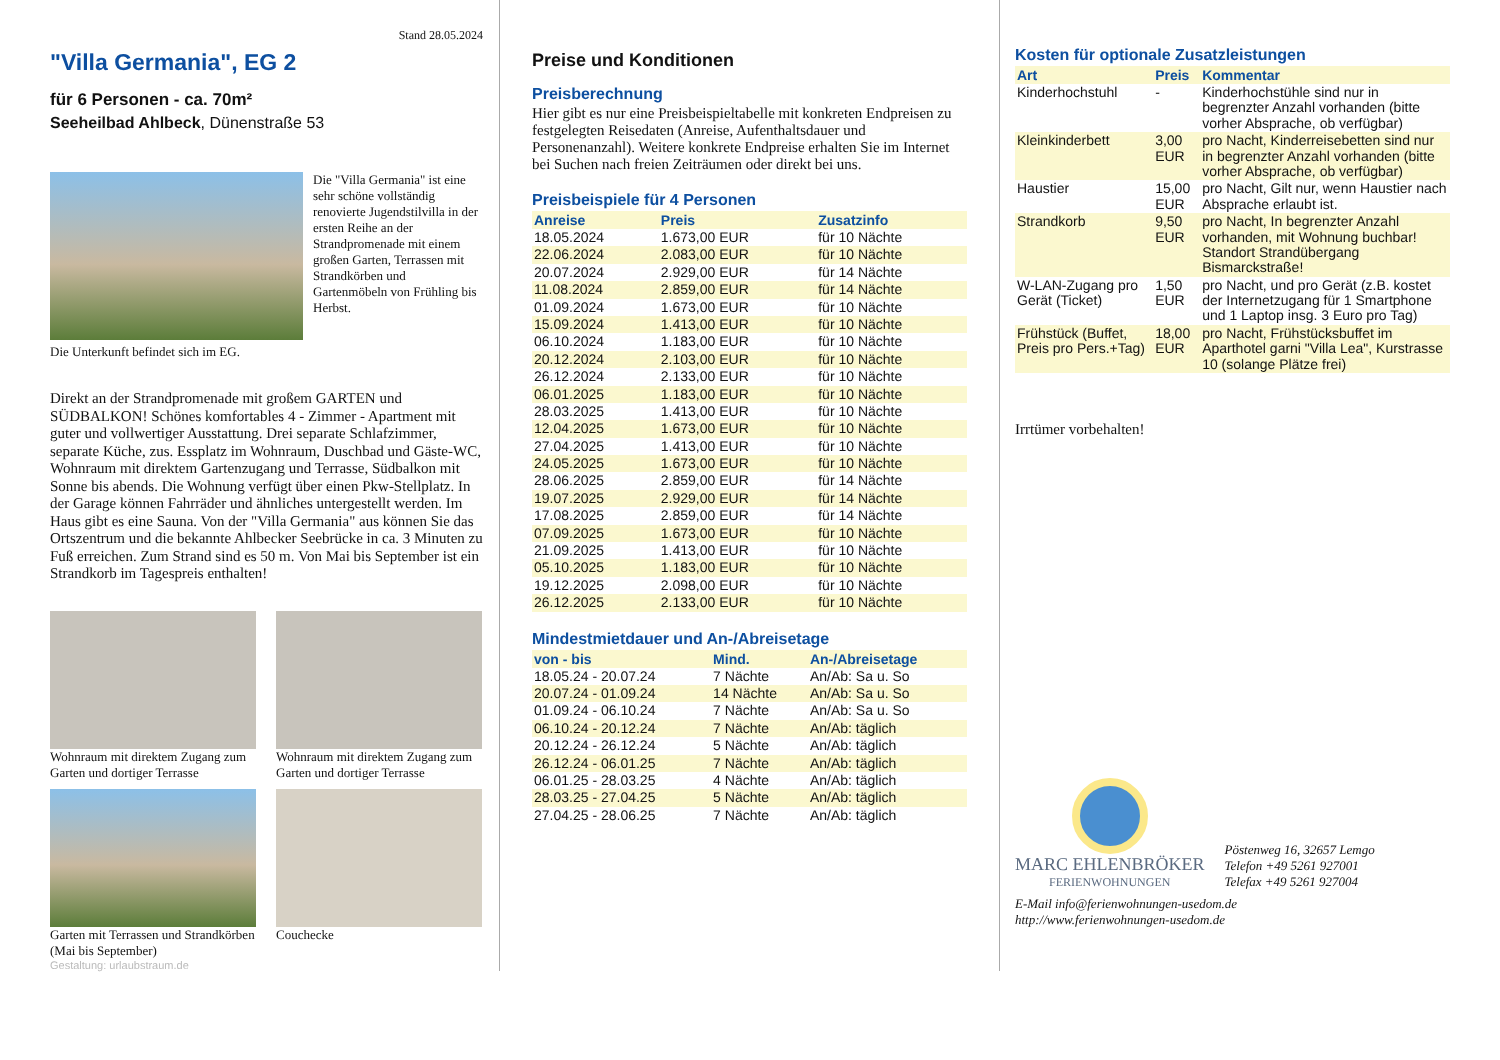Stand 28.05.2024
"Villa Germania", EG 2
für 6 Personen - ca. 70m²
Seeheilbad Ahlbeck, Dünenstraße 53
Die "Villa Germania" ist eine sehr schöne vollständig renovierte Jugendstilvilla in der ersten Reihe an der Strandpromenade mit einem großen Garten, Terrassen mit Strandkörben und Gartenmöbeln von Frühling bis Herbst.
Die Unterkunft befindet sich im EG.
Direkt an der Strandpromenade mit großem GARTEN und SÜDBALKON! Schönes komfortables 4 - Zimmer - Apartment mit guter und vollwertiger Ausstattung. Drei separate Schlafzimmer, separate Küche, zus. Essplatz im Wohnraum, Duschbad und Gäste-WC, Wohnraum mit direktem Gartenzugang und Terrasse, Südbalkon mit Sonne bis abends. Die Wohnung verfügt über einen Pkw-Stellplatz. In der Garage können Fahrräder und ähnliches untergestellt werden. Im Haus gibt es eine Sauna. Von der "Villa Germania" aus können Sie das Ortszentrum und die bekannte Ahlbecker Seebrücke in ca. 3 Minuten zu Fuß erreichen. Zum Strand sind es 50 m. Von Mai bis September ist ein Strandkorb im Tagespreis enthalten!
Wohnraum mit direktem Zugang zum Garten und dortiger Terrasse
Wohnraum mit direktem Zugang zum Garten und dortiger Terrasse
Garten mit Terrassen und Strandkörben (Mai bis September)
Couchecke
Gestaltung: urlaubstraum.de
Preise und Konditionen
Preisberechnung
Hier gibt es nur eine Preisbeispieltabelle mit konkreten Endpreisen zu festgelegten Reisedaten (Anreise, Aufenthaltsdauer und Personenanzahl). Weitere konkrete Endpreise erhalten Sie im Internet bei Suchen nach freien Zeiträumen oder direkt bei uns.
Preisbeispiele für 4 Personen
| Anreise | Preis | Zusatzinfo |
| --- | --- | --- |
| 18.05.2024 | 1.673,00 EUR | für 10 Nächte |
| 22.06.2024 | 2.083,00 EUR | für 10 Nächte |
| 20.07.2024 | 2.929,00 EUR | für 14 Nächte |
| 11.08.2024 | 2.859,00 EUR | für 14 Nächte |
| 01.09.2024 | 1.673,00 EUR | für 10 Nächte |
| 15.09.2024 | 1.413,00 EUR | für 10 Nächte |
| 06.10.2024 | 1.183,00 EUR | für 10 Nächte |
| 20.12.2024 | 2.103,00 EUR | für 10 Nächte |
| 26.12.2024 | 2.133,00 EUR | für 10 Nächte |
| 06.01.2025 | 1.183,00 EUR | für 10 Nächte |
| 28.03.2025 | 1.413,00 EUR | für 10 Nächte |
| 12.04.2025 | 1.673,00 EUR | für 10 Nächte |
| 27.04.2025 | 1.413,00 EUR | für 10 Nächte |
| 24.05.2025 | 1.673,00 EUR | für 10 Nächte |
| 28.06.2025 | 2.859,00 EUR | für 14 Nächte |
| 19.07.2025 | 2.929,00 EUR | für 14 Nächte |
| 17.08.2025 | 2.859,00 EUR | für 14 Nächte |
| 07.09.2025 | 1.673,00 EUR | für 10 Nächte |
| 21.09.2025 | 1.413,00 EUR | für 10 Nächte |
| 05.10.2025 | 1.183,00 EUR | für 10 Nächte |
| 19.12.2025 | 2.098,00 EUR | für 10 Nächte |
| 26.12.2025 | 2.133,00 EUR | für 10 Nächte |
Mindestmietdauer und An-/Abreisetage
| von - bis | Mind. | An-/Abreisetage |
| --- | --- | --- |
| 18.05.24 - 20.07.24 | 7 Nächte | An/Ab: Sa u. So |
| 20.07.24 - 01.09.24 | 14 Nächte | An/Ab: Sa u. So |
| 01.09.24 - 06.10.24 | 7 Nächte | An/Ab: Sa u. So |
| 06.10.24 - 20.12.24 | 7 Nächte | An/Ab: täglich |
| 20.12.24 - 26.12.24 | 5 Nächte | An/Ab: täglich |
| 26.12.24 - 06.01.25 | 7 Nächte | An/Ab: täglich |
| 06.01.25 - 28.03.25 | 4 Nächte | An/Ab: täglich |
| 28.03.25 - 27.04.25 | 5 Nächte | An/Ab: täglich |
| 27.04.25 - 28.06.25 | 7 Nächte | An/Ab: täglich |
Kosten für optionale Zusatzleistungen
| Art | Preis | Kommentar |
| --- | --- | --- |
| Kinderhochstuhl | - | Kinderhochstühle sind nur in begrenzter Anzahl vorhanden (bitte vorher Absprache, ob verfügbar) |
| Kleinkinderbett | 3,00 EUR | pro Nacht, Kinderreisebetten sind nur in begrenzter Anzahl vorhanden (bitte vorher Absprache, ob verfügbar) |
| Haustier | 15,00 EUR | pro Nacht, Gilt nur, wenn Haustier nach Absprache erlaubt ist. |
| Strandkorb | 9,50 EUR | pro Nacht, In begrenzter Anzahl vorhanden, mit Wohnung buchbar! Standort Strandübergang Bismarckstraße! |
| W-LAN-Zugang pro Gerät (Ticket) | 1,50 EUR | pro Nacht, und pro Gerät (z.B. kostet der Internetzugang für 1 Smartphone und 1 Laptop insg. 3 Euro pro Tag) |
| Frühstück (Buffet, Preis pro Pers.+Tag) | 18,00 EUR | pro Nacht, Frühstücksbuffet im Aparthotel garni "Villa Lea", Kurstrasse 10 (solange Plätze frei) |
Irrtümer vorbehalten!
MARC EHLENBRÖKER
FERIENWOHNUNGEN
Pöstenweg 16, 32657 Lemgo
Telefon +49 5261 927001
Telefax +49 5261 927004
E-Mail info@ferienwohnungen-usedom.de
http://www.ferienwohnungen-usedom.de